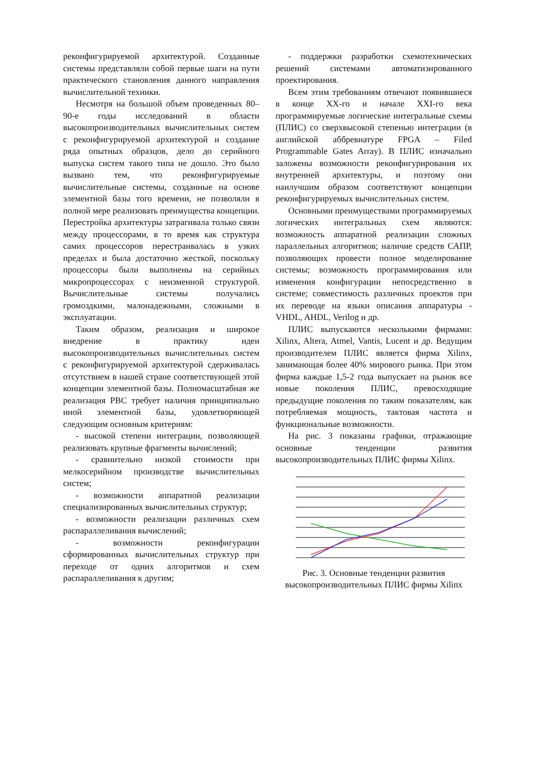реконфигурируемой архитектурой. Созданные системы представляли собой первые шаги на пути практического становления данного направления вычислительной техники.
Несмотря на большой объем проведенных 80–90-е годы исследований в области высокопроизводительных вычислительных систем с реконфигурируемой архитектурой и создание ряда опытных образцов, дело до серийного выпуска систем такого типа не дошло. Это было вызвано тем, что реконфигурируемые вычислительные системы, созданные на основе элементной базы того времени, не позволяли в полной мере реализовать преимущества концепции. Перестройка архитектуры затрагивала только связи между процессорами, в то время как структура самих процессоров перестраивалась в узких пределах и была достаточно жесткой, поскольку процессоры были выполнены на серийных микропроцессорах с неизменной структурой. Вычислительные системы получались громоздкими, малонадежными, сложными в эксплуатации.
Таким образом, реализация и широкое внедрение в практику идеи высокопроизводительных вычислительных систем с реконфигурируемой архитектурой сдерживалась отсутствием в нашей стране соответствующей этой концепции элементной базы. Полномасштабная же реализация РВС требует наличия принципиально иной элементной базы, удовлетворяющей следующим основным критериям:
- высокой степени интеграции, позволяющей реализовать крупные фрагменты вычислений;
- сравнительно низкой стоимости при мелкосерийном производстве вычислительных систем;
- возможности аппаратной реализации специализированных вычислительных структур;
- возможности реализации различных схем распараллеливания вычислений;
- возможности реконфигурации сформированных вычислительных структур при переходе от одних алгоритмов и схем распараллеливания к другим;
- поддержки разработки схемотехнических решений системами автоматизированного проектирования.
Всем этим требованиям отвечают появившиеся в конце XX-го и начале XXI-го века программируемые логические интегральные схемы (ПЛИС) со сверхвысокой степенью интеграции (в английской аббревиатуре FPGA – Filed Programmable Gates Array). В ПЛИС изначально заложены возможности реконфигурирования их внутренней архитектуры, и поэтому они наилучшим образом соответствуют концепции реконфигурируемых вычислительных систем.
Основными преимуществами программируемых логических интегральных схем являются: возможность аппаратной реализации сложных параллельных алгоритмов; наличие средств САПР, позволяющих провести полное моделирование системы; возможность программирования или изменения конфигурации непосредственно в системе; совместимость различных проектов при их переводе на языки описания аппаратуры - VHDL, AHDL, Verilog и др.
ПЛИС выпускаются несколькими фирмами: Xilinx, Altera, Atmel, Vantis, Lucent и др. Ведущим производителем ПЛИС является фирма Xilinx, занимающая более 40% мирового рынка. При этом фирма каждые 1,5-2 года выпускает на рынок все новые поколения ПЛИС, превосходящие предыдущие поколения по таким показателям, как потребляемая мощность, тактовая частота и функциональные возможности.
На рис. 3 показаны графики, отражающие основные тенденции развития высокопроизводительных ПЛИС фирмы Xilinx.
Рис. 3. Основные тенденции развития высокопроизводительных ПЛИС фирмы Xilinx